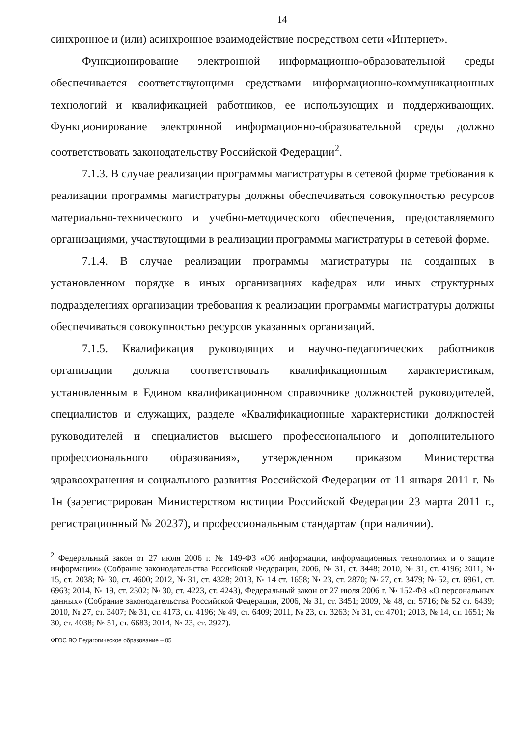14
синхронное и (или) асинхронное взаимодействие посредством сети «Интернет».
Функционирование электронной информационно-образовательной среды обеспечивается соответствующими средствами информационно-коммуникационных технологий и квалификацией работников, ее использующих и поддерживающих. Функционирование электронной информационно-образовательной среды должно соответствовать законодательству Российской Федерации<sup>2</sup>.
7.1.3. В случае реализации программы магистратуры в сетевой форме требования к реализации программы магистратуры должны обеспечиваться совокупностью ресурсов материально-технического и учебно-методического обеспечения, предоставляемого организациями, участвующими в реализации программы магистратуры в сетевой форме.
7.1.4. В случае реализации программы магистратуры на созданных в установленном порядке в иных организациях кафедрах или иных структурных подразделениях организации требования к реализации программы магистратуры должны обеспечиваться совокупностью ресурсов указанных организаций.
7.1.5. Квалификация руководящих и научно-педагогических работников организации должна соответствовать квалификационным характеристикам, установленным в Едином квалификационном справочнике должностей руководителей, специалистов и служащих, разделе «Квалификационные характеристики должностей руководителей и специалистов высшего профессионального и дополнительного профессионального образования», утвержденном приказом Министерства здравоохранения и социального развития Российской Федерации от 11 января 2011 г. № 1н (зарегистрирован Министерством юстиции Российской Федерации 23 марта 2011 г., регистрационный № 20237), и профессиональным стандартам (при наличии).
<sup>2</sup> Федеральный закон от 27 июля 2006 г. № 149-ФЗ «Об информации, информационных технологиях и о защите информации» (Собрание законодательства Российской Федерации, 2006, № 31, ст. 3448; 2010, № 31, ст. 4196; 2011, № 15, ст. 2038; № 30, ст. 4600; 2012, № 31, ст. 4328; 2013, № 14 ст. 1658; № 23, ст. 2870; № 27, ст. 3479; № 52, ст. 6961, ст. 6963; 2014, № 19, ст. 2302; № 30, ст. 4223, ст. 4243), Федеральный закон от 27 июля 2006 г. № 152-ФЗ «О персональных данных» (Собрание законодательства Российской Федерации, 2006, № 31, ст. 3451; 2009, № 48, ст. 5716; № 52 ст. 6439; 2010, № 27, ст. 3407; № 31, ст. 4173, ст. 4196; № 49, ст. 6409; 2011, № 23, ст. 3263; № 31, ст. 4701; 2013, № 14, ст. 1651; № 30, ст. 4038; № 51, ст. 6683; 2014, № 23, ст. 2927).
ФГОС ВО Педагогическое образование – 05